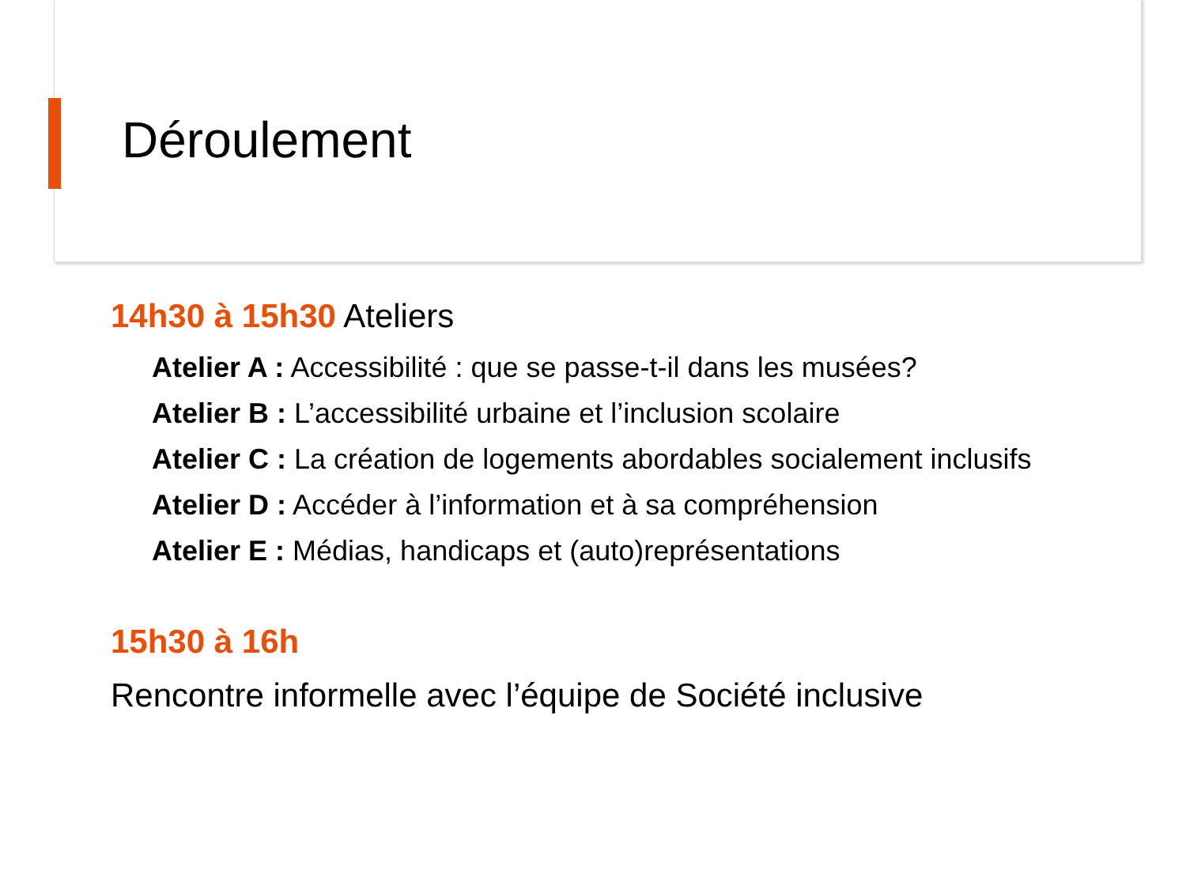Déroulement
14h30 à 15h30 Ateliers
Atelier A : Accessibilité : que se passe-t-il dans les musées?
Atelier B : L’accessibilité urbaine et l’inclusion scolaire
Atelier C : La création de logements abordables socialement inclusifs
Atelier D : Accéder à l’information et à sa compréhension
Atelier E : Médias, handicaps et (auto)représentations
15h30 à 16h
Rencontre informelle avec l’équipe de Société inclusive